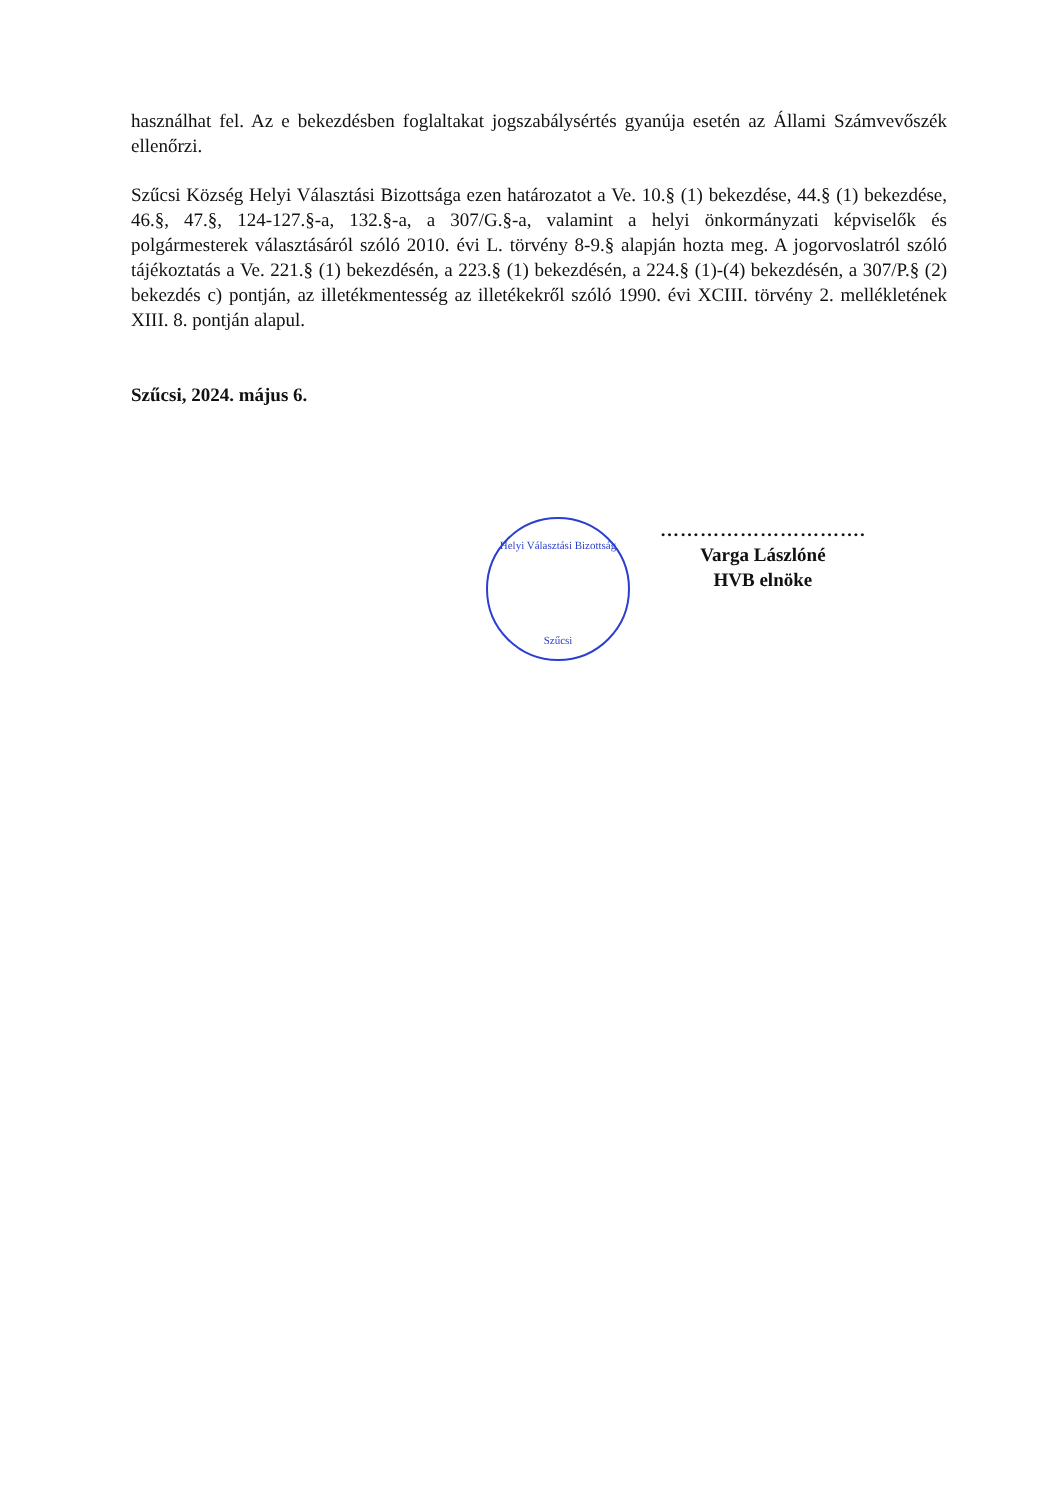használhat fel. Az e bekezdésben foglaltakat jogszabálysértés gyanúja esetén az Állami Számvevőszék ellenőrzi.
Szűcsi Község Helyi Választási Bizottsága ezen határozatot a Ve. 10.§ (1) bekezdése, 44.§ (1) bekezdése, 46.§, 47.§, 124-127.§-a, 132.§-a, a 307/G.§-a, valamint a helyi önkormányzati képviselők és polgármesterek választásáról szóló 2010. évi L. törvény 8-9.§ alapján hozta meg. A jogorvoslatról szóló tájékoztatás a Ve. 221.§ (1) bekezdésén, a 223.§ (1) bekezdésén, a 224.§ (1)-(4) bekezdésén, a 307/P.§ (2) bekezdés c) pontján, az illetékmentesség az illetékekről szóló 1990. évi XCIII. törvény 2. mellékletének XIII. 8. pontján alapul.
Szűcsi, 2024. május 6.
Helyi Választási Bizottság
Szűcsi
………………………….
Varga Lászlóné
HVB elnöke